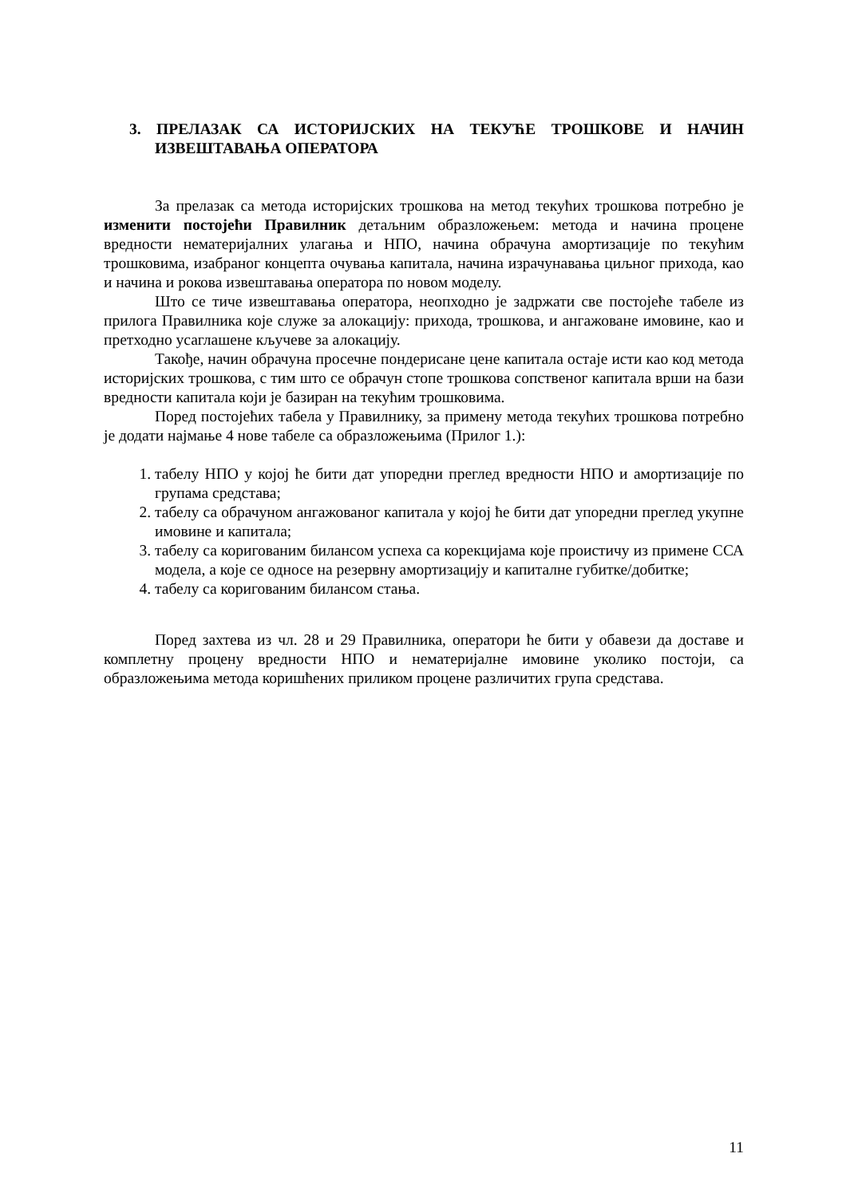3. ПРЕЛАЗАК СА ИСТОРИЈСКИХ НА ТЕКУЋЕ ТРОШКОВЕ И НАЧИН ИЗВЕШТАВАЊА ОПЕРАТОРА
За прелазак са метода историјских трошкова на метод текућих трошкова потребно је изменити постојећи Правилник детаљним образложењем: метода и начина процене вредности нематеријалних улагања и НПО, начина обрачуна амортизације по текућим трошковима, изабраног концепта очувања капитала, начина израчунавања циљног прихода, као и начина и рокова извештавања оператора по новом моделу.
Што се тиче извештавања оператора, неопходно је задржати све постојеће табеле из прилога Правилника које служе за алокацију: прихода, трошкова, и ангажоване имовине, као и претходно усаглашене кључеве за алокацију.
Такође, начин обрачуна просечне пондерисане цене капитала остаје исти као код метода историјских трошкова, с тим што се обрачун стопе трошкова сопственог капитала врши на бази вредности капитала који је базиран на текућим трошковима.
Поред постојећих табела у Правилнику, за примену метода текућих трошкова потребно је додати најмање 4 нове табеле са образложењима (Прилог 1.):
1. табелу НПО у којој ће бити дат упоредни преглед вредности НПО и амортизације по групама средстава;
2. табелу са обрачуном ангажованог капитала у којој ће бити дат упоредни преглед укупне имовине и капитала;
3. табелу са коригованим билансом успеха са корекцијама које проистичу из примене ССА модела, а које се односе на резервну амортизацију и капиталне губитке/добитке;
4. табелу са коригованим билансом стања.
Поред захтева из чл. 28 и 29 Правилника, оператори ће бити у обавези да доставе и комплетну процену вредности НПО и нематеријалне имовине уколико постоји, са образложењима метода коришћених приликом процене различитих група средстава.
11